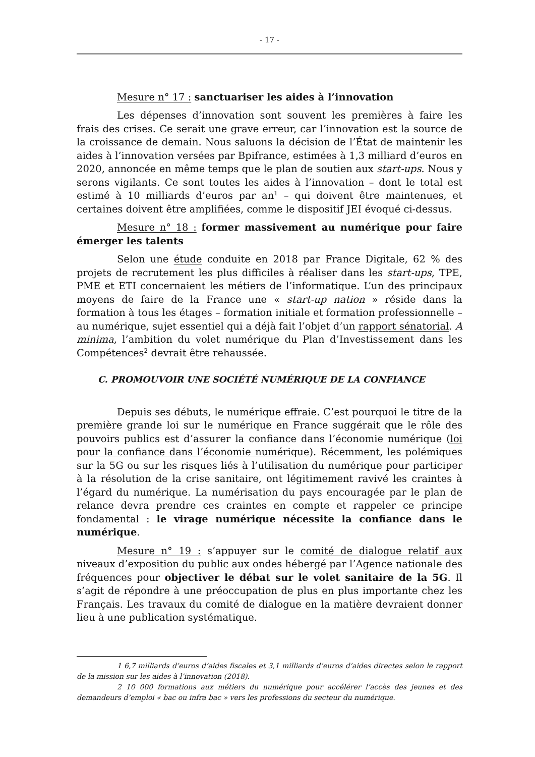- 17 -
Mesure n° 17 : sanctuariser les aides à l’innovation
Les dépenses d’innovation sont souvent les premières à faire les frais des crises. Ce serait une grave erreur, car l’innovation est la source de la croissance de demain. Nous saluons la décision de l’État de maintenir les aides à l’innovation versées par Bpifrance, estimées à 1,3 milliard d’euros en 2020, annoncée en même temps que le plan de soutien aux start-ups. Nous y serons vigilants. Ce sont toutes les aides à l’innovation – dont le total est estimé à 10 milliards d’euros par an<sup>1</sup> – qui doivent être maintenues, et certaines doivent être amplifiées, comme le dispositif JEI évoqué ci-dessus.
Mesure n° 18 : former massivement au numérique pour faire émerger les talents
Selon une étude conduite en 2018 par France Digitale, 62 % des projets de recrutement les plus difficiles à réaliser dans les start-ups, TPE, PME et ETI concernaient les métiers de l’informatique. L’un des principaux moyens de faire de la France une « start-up nation » réside dans la formation à tous les étages – formation initiale et formation professionnelle – au numérique, sujet essentiel qui a déjà fait l’objet d’un rapport sénatorial. A minima, l’ambition du volet numérique du Plan d’Investissement dans les Compétences<sup>2</sup> devrait être rehaussée.
C. PROMOUVOIR UNE SOCIÉTÉ NUMÉRIQUE DE LA CONFIANCE
Depuis ses débuts, le numérique effraie. C’est pourquoi le titre de la première grande loi sur le numérique en France suggérait que le rôle des pouvoirs publics est d’assurer la confiance dans l’économie numérique (loi pour la confiance dans l’économie numérique). Récemment, les polémiques sur la 5G ou sur les risques liés à l’utilisation du numérique pour participer à la résolution de la crise sanitaire, ont légitimement ravivé les craintes à l’égard du numérique. La numérisation du pays encouragée par le plan de relance devra prendre ces craintes en compte et rappeler ce principe fondamental : le virage numérique nécessite la confiance dans le numérique.
Mesure n° 19 : s’appuyer sur le comité de dialogue relatif aux niveaux d’exposition du public aux ondes hébergé par l’Agence nationale des fréquences pour objectiver le débat sur le volet sanitaire de la 5G. Il s’agit de répondre à une préoccupation de plus en plus importante chez les Français. Les travaux du comité de dialogue en la matière devraient donner lieu à une publication systématique.
1 6,7 milliards d’euros d’aides fiscales et 3,1 milliards d’euros d’aides directes selon le rapport de la mission sur les aides à l’innovation (2018).
2 10 000 formations aux métiers du numérique pour accélérer l’accès des jeunes et des demandeurs d’emploi « bac ou infra bac » vers les professions du secteur du numérique.